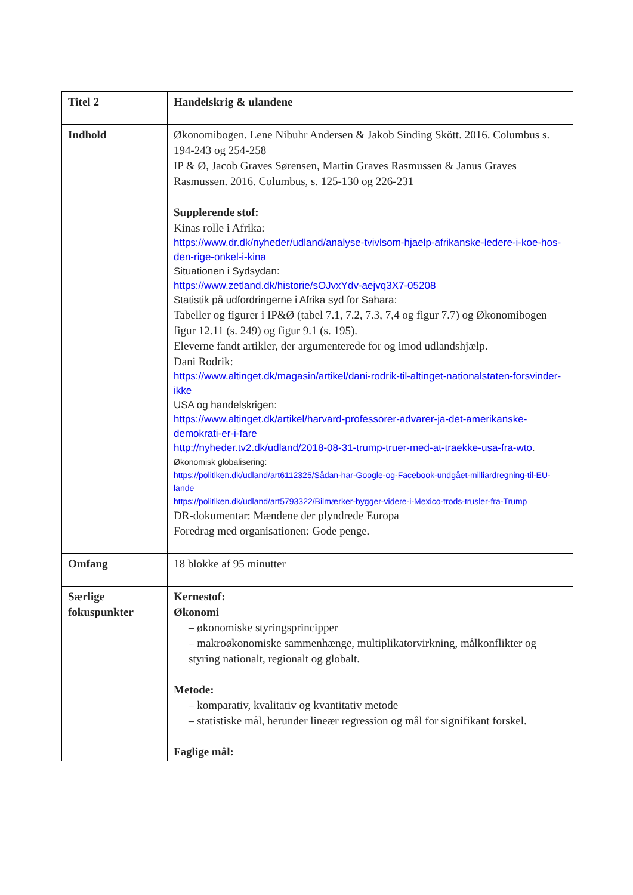| Titel 2 | Handelskrig & ulandene |
| Indhold | Økonomibogen. Lene Nibuhr Andersen & Jakob Sinding Skött. 2016. Columbus s. 194-243 og 254-258 IP & Ø, Jacob Graves Sørensen, Martin Graves Rasmussen & Janus Graves Rasmussen. 2016. Columbus, s. 125-130 og 226-231 Supplerende stof: Kinas rolle i Afrika: https://www.dr.dk/nyheder/udland/analyse-tvivlsom-hjaelp-afrikanske-ledere-i-koe-hos-den-rige-onkel-i-kina Situationen i Sydsydan: https://www.zetland.dk/historie/sOJvxYdv-aejvq3X7-05208 Statistik på udfordringerne i Afrika syd for Sahara: Tabeller og figurer i IP&Ø (tabel 7.1, 7.2, 7.3, 7,4 og figur 7.7) og Økonomibogen figur 12.11 (s. 249) og figur 9.1 (s. 195). Eleverne fandt artikler, der argumenterede for og imod udlandshjælp. Dani Rodrik: https://www.altinget.dk/magasin/artikel/dani-rodrik-til-altinget-nationalstaten-forsvinder-ikke USA og handelskrigen: https://www.altinget.dk/artikel/harvard-professorer-advarer-ja-det-amerikanske-demokrati-er-i-fare http://nyheder.tv2.dk/udland/2018-08-31-trump-truer-med-at-traekke-usa-fra-wto . Økonomisk globalisering: https://politiken.dk/udland/art6112325/Sådan-har-Google-og-Facebook-undgået-milliardregning-til-EU-lande https://politiken.dk/udland/art5793322/Bilmærker-bygger-videre-i-Mexico-trods-trusler-fra-Trump DR-dokumentar: Mændene der plyndrede Europa Foredrag med organisationen: Gode penge. |
| Omfang | 18 blokke af 95 minutter |
| Særlige fokuspunkter | Kernestof: Økonomi – økonomiske styringsprincipper – makroøkonomiske sammenhænge, multiplikatorvirkning, målkonflikter og styring nationalt, regionalt og globalt. Metode: – komparativ, kvalitativ og kvantitativ metode – statistiske mål, herunder lineær regression og mål for signifikant forskel. Faglige mål: |